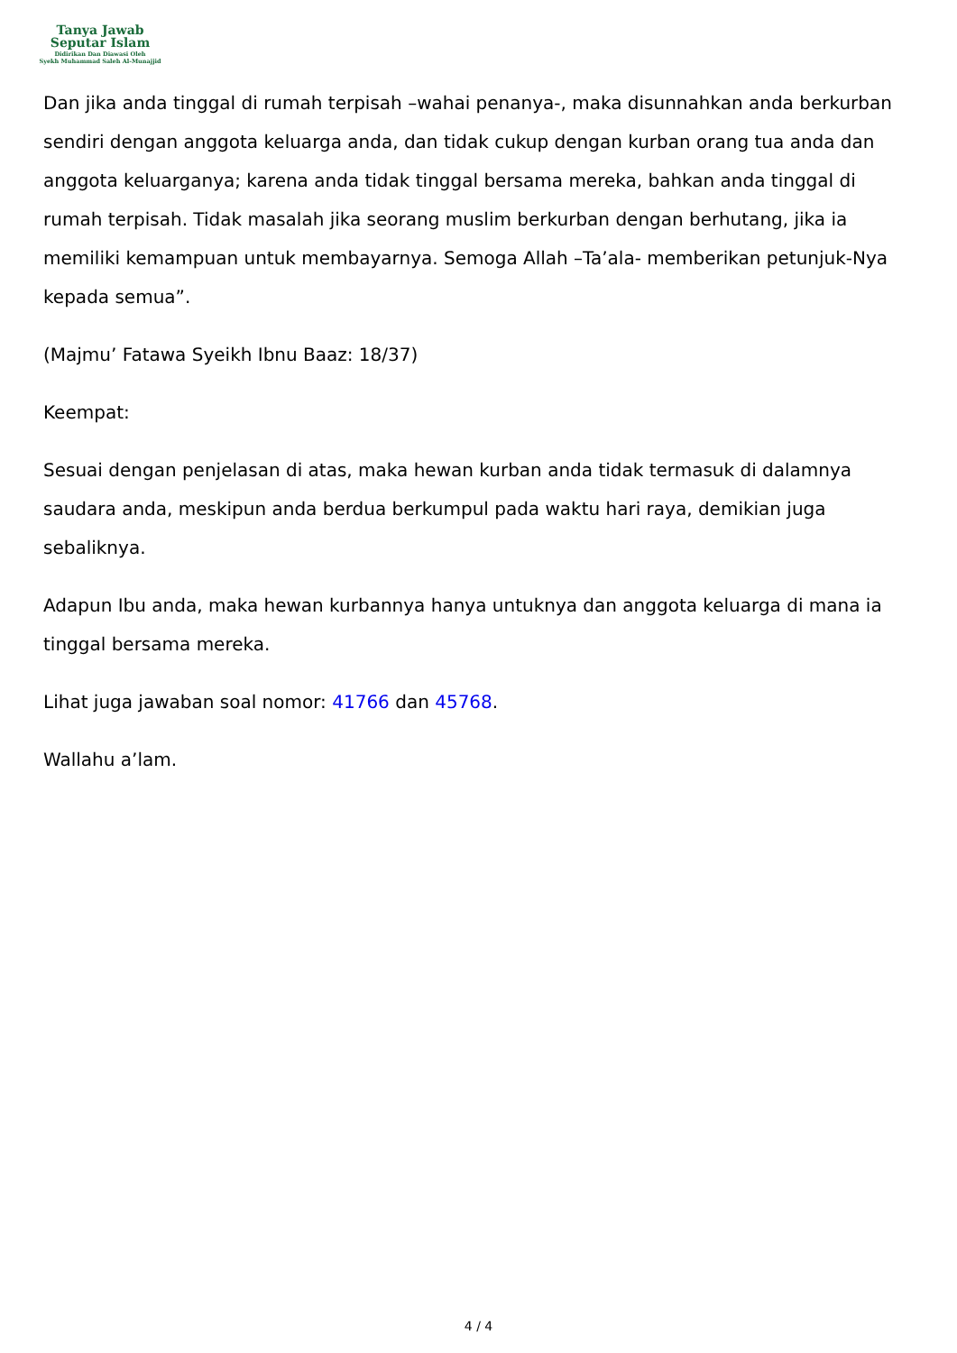Tanya Jawab
Seputar Islam
Didirikan Dan Diawasi Oleh
Syekh Muhammad Saleh Al-Munajjid
Dan jika anda tinggal di rumah terpisah –wahai penanya-, maka disunnahkan anda berkurban sendiri dengan anggota keluarga anda, dan tidak cukup dengan kurban orang tua anda dan anggota keluarganya; karena anda tidak tinggal bersama mereka, bahkan anda tinggal di rumah terpisah. Tidak masalah jika seorang muslim berkurban dengan berhutang, jika ia memiliki kemampuan untuk membayarnya. Semoga Allah –Ta’ala- memberikan petunjuk-Nya kepada semua”.
(Majmu’ Fatawa Syeikh Ibnu Baaz: 18/37)
Keempat:
Sesuai dengan penjelasan di atas, maka hewan kurban anda tidak termasuk di dalamnya saudara anda, meskipun anda berdua berkumpul pada waktu hari raya, demikian juga sebaliknya.
Adapun Ibu anda, maka hewan kurbannya hanya untuknya dan anggota keluarga di mana ia tinggal bersama mereka.
Lihat juga jawaban soal nomor: 41766 dan 45768.
Wallahu a’lam.
4 / 4